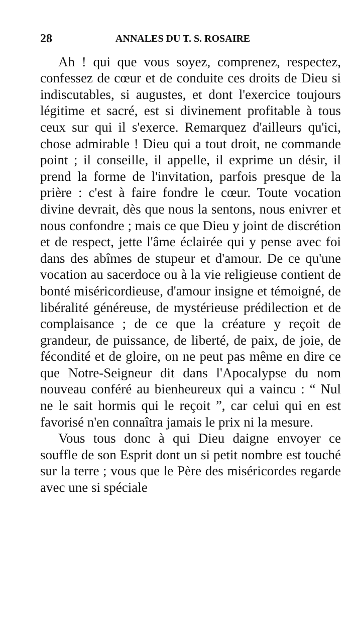28 ANNALES DU T. S. ROSAIRE
Ah ! qui que vous soyez, comprenez, respectez, confessez de cœur et de conduite ces droits de Dieu si indiscutables, si augustes, et dont l'exercice toujours légitime et sacré, est si divinement profitable à tous ceux sur qui il s'exerce. Remarquez d'ailleurs qu'ici, chose admirable ! Dieu qui a tout droit, ne commande point ; il conseille, il appelle, il exprime un désir, il prend la forme de l'invitation, parfois presque de la prière : c'est à faire fondre le cœur. Toute vocation divine devrait, dès que nous la sentons, nous enivrer et nous confondre ; mais ce que Dieu y joint de discrétion et de respect, jette l'âme éclairée qui y pense avec foi dans des abîmes de stupeur et d'amour. De ce qu'une vocation au sacerdoce ou à la vie religieuse contient de bonté miséricordieuse, d'amour insigne et témoigné, de libéralité généreuse, de mystérieuse prédilection et de complaisance ; de ce que la créature y reçoit de grandeur, de puissance, de liberté, de paix, de joie, de fécondité et de gloire, on ne peut pas même en dire ce que Notre-Seigneur dit dans l'Apocalypse du nom nouveau conféré au bienheureux qui a vaincu : “ Nul ne le sait hormis qui le reçoit ”, car celui qui en est favorisé n'en connaîtra jamais le prix ni la mesure.
Vous tous donc à qui Dieu daigne envoyer ce souffle de son Esprit dont un si petit nombre est touché sur la terre ; vous que le Père des miséricordes regarde avec une si spéciale